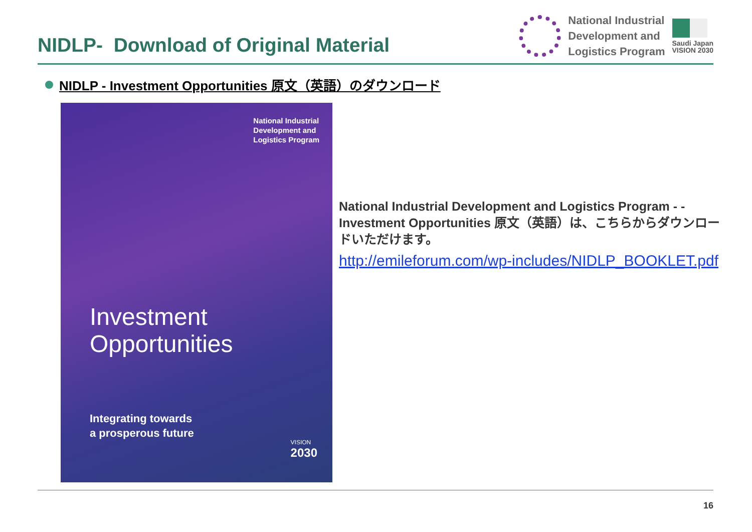NIDLP- Download of Original Material
National Industrial
Development and
Logistics Program
Saudi Japan
VISION 2030
NIDLP - Investment Opportunities 原文（英語）のダウンロード
National Industrial
Development and
Logistics Program
Investment
Opportunities
Integrating towards
a prosperous future
VISION
2030
National Industrial Development and Logistics Program - - Investment Opportunities 原文（英語）は、こちらからダウンロードいただけます。
http://emileforum.com/wp-includes/NIDLP_BOOKLET.pdf
16